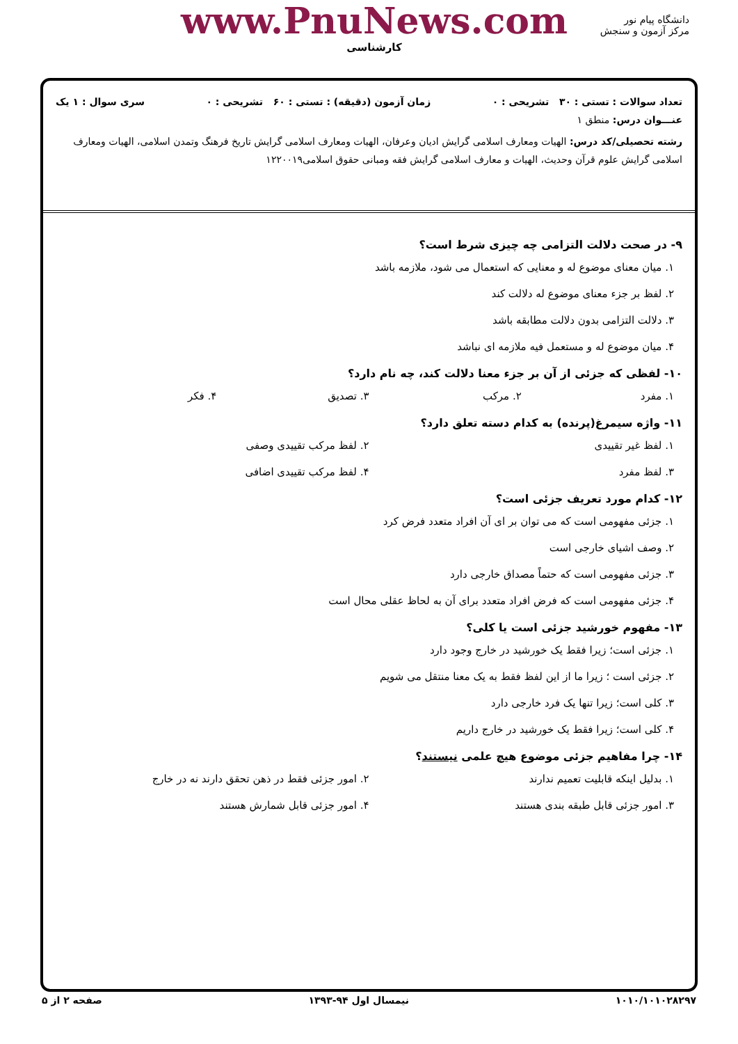دانشگاه پیام نور
مرکز آزمون و سنجش
www.PnuNews.com
کارشناسی
تعداد سوالات : تستی : ۳۰ تشریحی : ۰ زمان آزمون (دقیقه) : تستی : ۶۰ تشریحی : ۰ سری سوال : ۱ یک
عنـــوان درس: منطق ۱
رشته تحصیلی/کد درس: الهیات ومعارف اسلامی گرایش ادیان وعرفان، الهیات ومعارف اسلامی گرایش تاریخ فرهنگ وتمدن اسلامی، الهیات ومعارف اسلامی گرایش علوم قرآن وحدیث، الهیات و معارف اسلامی گرایش فقه ومبانی حقوق اسلامی۱۲۲۰۰۱۹
۹- در صحت دلالت التزامی چه چیزی شرط است؟
۱. میان معنای موضوع له و معنایی که استعمال می شود، ملازمه باشد
۲. لفظ بر جزء معنای موضوع له دلالت کند
۳. دلالت التزامی بدون دلالت مطابقه باشد
۴. میان موضوع له و مستعمل فیه ملازمه ای نباشد
۱۰- لفظی که جزئی از آن بر جزء معنا دلالت کند، چه نام دارد؟
۱. مفرد ۲. مرکب ۳. تصدیق ۴. فکر
۱۱- واژه سیمرغ(پرنده) به کدام دسته تعلق دارد؟
۱. لفظ غیر تقییدی ۲. لفظ مرکب تقییدی وصفی ۳. لفظ مفرد ۴. لفظ مرکب تقییدی اضافی
۱۲- کدام مورد تعریف جزئی است؟
۱. جزئی مفهومی است که می توان بر ای آن افراد متعدد فرض کرد
۲. وصف اشیای خارجی است
۳. جزئی مفهومی است که حتماً مصداق خارجی دارد
۴. جزئی مفهومی است که فرض افراد متعدد برای آن به لحاظ عقلی محال است
۱۳- مفهوم خورشید جزئی است یا کلی؟
۱. جزئی است؛ زیرا فقط یک خورشید در خارج وجود دارد
۲. جزئی است ؛ زیرا ما از این لفظ فقط به یک معنا منتقل می شویم
۳. کلی است؛ زیرا تنها یک فرد خارجی دارد
۴. کلی است؛ زیرا فقط یک خورشید در خارج داریم
۱۴- چرا مفاهیم جزئی موضوع هیچ علمی نیستند؟
۱. بدلیل اینکه قابلیت تعمیم ندارند ۲. امور جزئی فقط در ذهن تحقق دارند نه در خارج ۳. امور جزئی قابل طبقه بندی هستند ۴. امور جزئی قابل شمارش هستند
۱۰۱۰/۱۰۱۰۲۸۲۹۷ نیمسال اول ۹۴-۱۳۹۳ صفحه ۲ از ۵